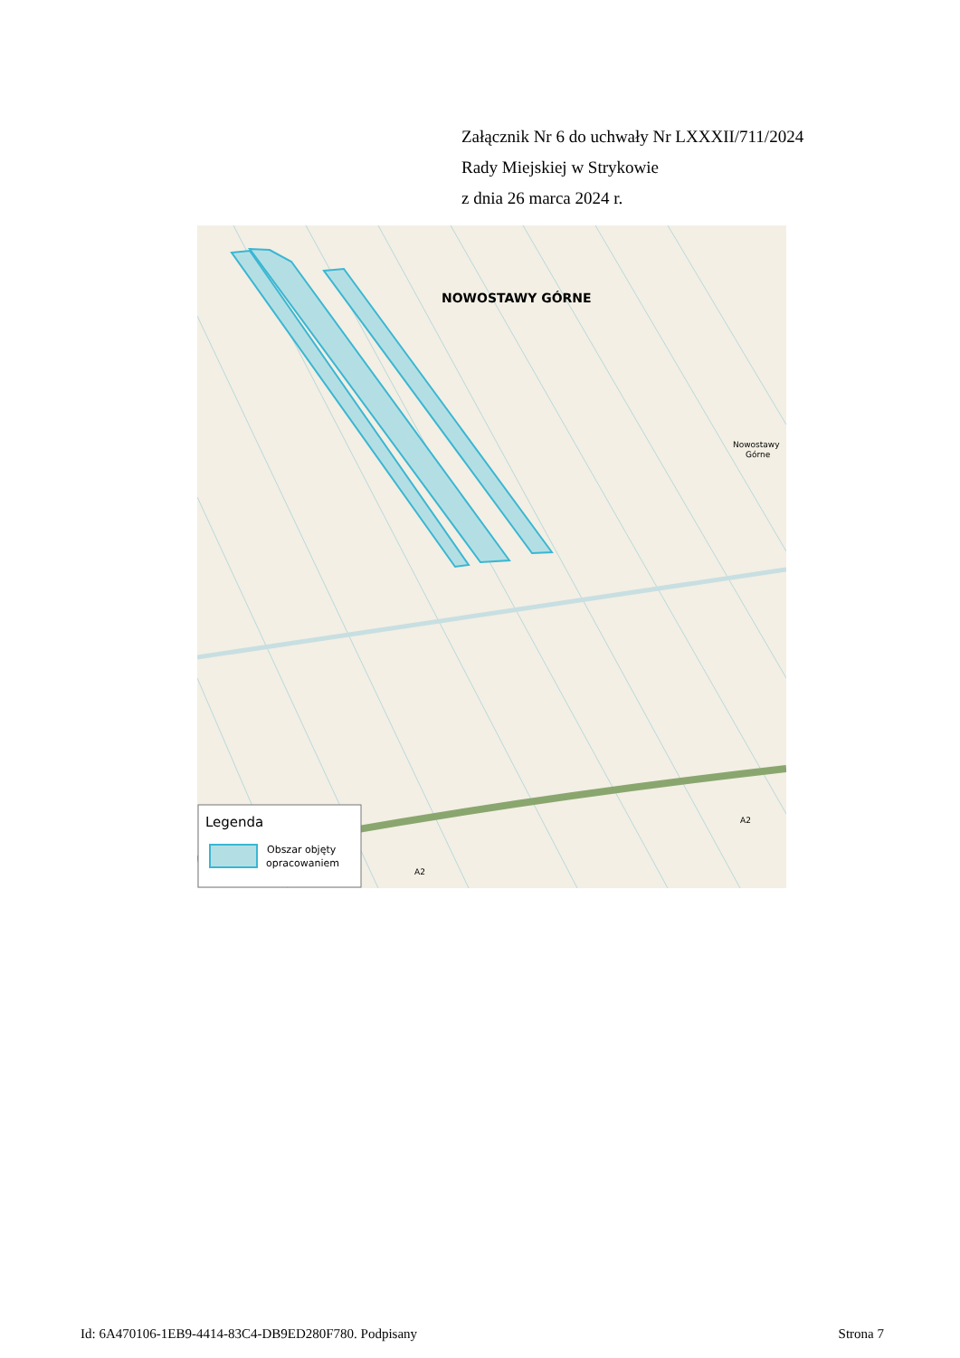Załącznik Nr 6 do uchwały Nr LXXXII/711/2024
Rady Miejskiej w Strykowie
z dnia 26 marca 2024 r.
NOWOSTAWY GÓRNE
Nowostawy
Górne
A2
A2
Legenda
Obszar objęty
opracowaniem
Id: 6A470106-1EB9-4414-83C4-DB9ED280F780. Podpisany Strona 7